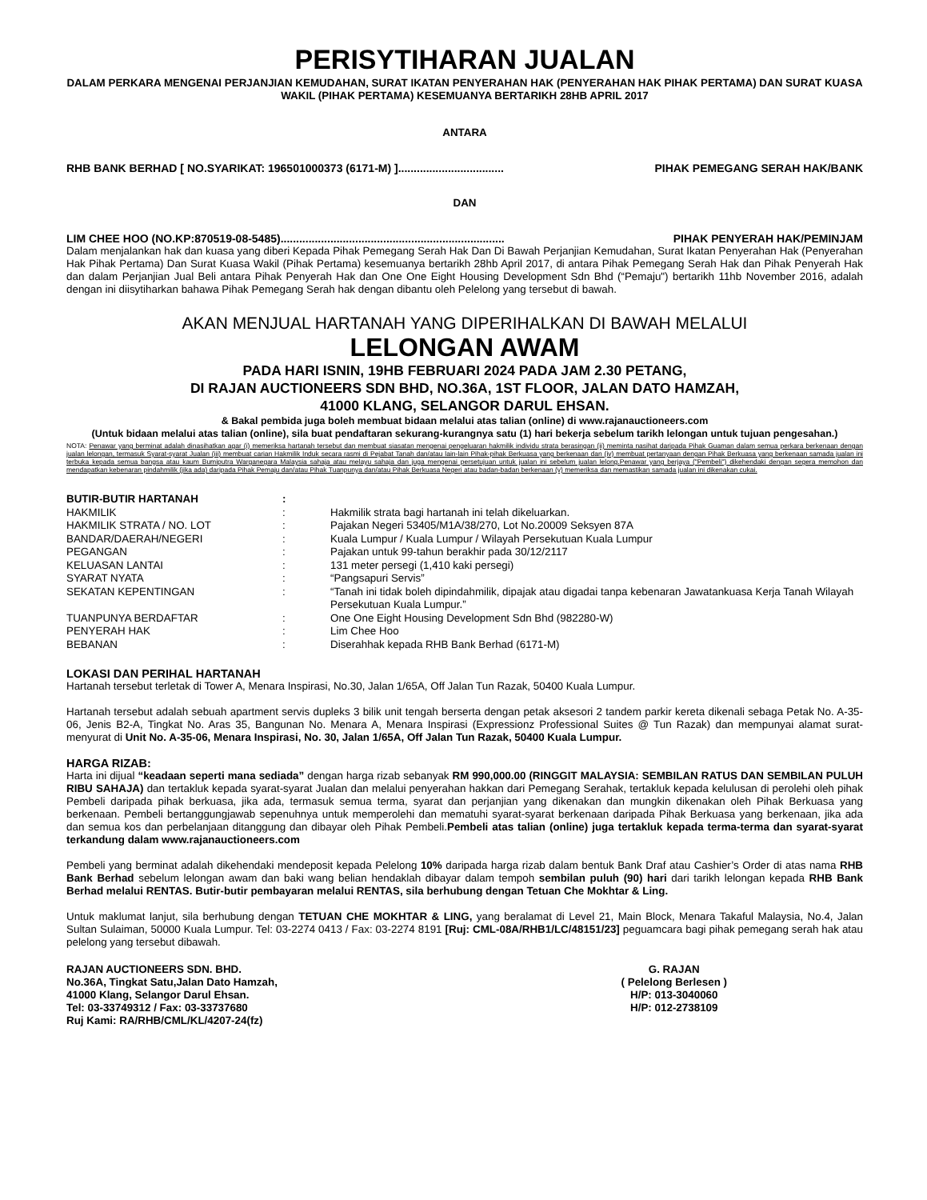PERISYTIHARAN JUALAN
DALAM PERKARA MENGENAI PERJANJIAN KEMUDAHAN, SURAT IKATAN PENYERAHAN HAK (PENYERAHAN HAK PIHAK PERTAMA) DAN SURAT KUASA WAKIL (PIHAK PERTAMA) KESEMUANYA BERTARIKH 28HB APRIL 2017
ANTARA
RHB BANK BERHAD [ NO.SYARIKAT: 196501000373 (6171-M) ].................................. PIHAK PEMEGANG SERAH HAK/BANK
DAN
LIM CHEE HOO (NO.KP:870519-08-5485)........................................................................ PIHAK PENYERAH HAK/PEMINJAM
Dalam menjalankan hak dan kuasa yang diberi Kepada Pihak Pemegang Serah Hak Dan Di Bawah Perjanjian Kemudahan, Surat Ikatan Penyerahan Hak (Penyerahan Hak Pihak Pertama) Dan Surat Kuasa Wakil (Pihak Pertama) kesemuanya bertarikh 28hb April 2017, di antara Pihak Pemegang Serah Hak dan Pihak Penyerah Hak dan dalam Perjanjian Jual Beli antara Pihak Penyerah Hak dan One One Eight Housing Development Sdn Bhd (“Pemaju") bertarikh 11hb November 2016, adalah dengan ini diisytiharkan bahawa Pihak Pemegang Serah hak dengan dibantu oleh Pelelong yang tersebut di bawah.
AKAN MENJUAL HARTANAH YANG DIPERIHALKAN DI BAWAH MELALUI
LELONGAN AWAM
PADA HARI ISNIN, 19HB FEBRUARI 2024 PADA JAM 2.30 PETANG,
DI RAJAN AUCTIONEERS SDN BHD, NO.36A, 1ST FLOOR, JALAN DATO HAMZAH,
41000 KLANG, SELANGOR DARUL EHSAN.
& Bakal pembida juga boleh membuat bidaan melalui atas talian (online) di www.rajanauctioneers.com
(Untuk bidaan melalui atas talian (online), sila buat pendaftaran sekurang-kurangnya satu (1) hari bekerja sebelum tarikh lelongan untuk tujuan pengesahan.)
NOTA: Penawar yang berminat adalah dinasihatkan agar (i) memeriksa hartanah tersebut dan membuat siasatan mengenai pengeluaran hakmilik individu strata berasingan (ii) meminta nasihat daripada Pihak Guaman dalam semua perkara berkenaan dengan jualan lelongan, termasuk Syarat-syarat Jualan (iii) membuat carian Hakmilik Induk secara rasmi di Pejabat Tanah dan/atau lain-lain Pihak-pihak Berkuasa yang berkenaan dan (iv) membuat pertanyaan dengan Pihak Berkuasa yang berkenaan samada jualan ini terbuka kepada semua bangsa atau kaum Bumiputra Warganegara Malaysia sahaja atau melayu sahaja dan juga mengenai persetujuan untuk jualan ini sebelum jualan lelong.Penawar yang berjaya ("Pembeli") dikehendaki dengan segera memohon dan mendapatkan kebenaran pindahmilik (jika ada) daripada Pihak Pemaju dan/atau Pihak Tuanpunya dan/atau Pihak Berkuasa Negeri atau badan-badan berkenaan (v) memeriksa dan memastikan samada jualan ini dikenakan cukai.
| BUTIR-BUTIR HARTANAH | : | |
| HAKMILIK | : | Hakmilik strata bagi hartanah ini telah dikeluarkan. |
| HAKMILIK STRATA / NO. LOT | : | Pajakan Negeri 53405/M1A/38/270, Lot No.20009 Seksyen 87A |
| BANDAR/DAERAH/NEGERI | : | Kuala Lumpur / Kuala Lumpur / Wilayah Persekutuan Kuala Lumpur |
| PEGANGAN | : | Pajakan untuk 99-tahun berakhir pada 30/12/2117 |
| KELUASAN LANTAI | : | 131 meter persegi (1,410 kaki persegi) |
| SYARAT NYATA | : | “Pangsapuri Servis” |
| SEKATAN KEPENTINGAN | : | “Tanah ini tidak boleh dipindahmilik, dipajak atau digadai tanpa kebenaran Jawatankuasa Kerja Tanah Wilayah Persekutuan Kuala Lumpur.” |
| TUANPUNYA BERDAFTAR | : | One One Eight Housing Development Sdn Bhd (982280-W) |
| PENYERAH HAK | : | Lim Chee Hoo |
| BEBANAN | : | Diserahhak kepada RHB Bank Berhad (6171-M) |
LOKASI DAN PERIHAL HARTANAH
Hartanah tersebut terletak di Tower A, Menara Inspirasi, No.30, Jalan 1/65A, Off Jalan Tun Razak, 50400 Kuala Lumpur.
Hartanah tersebut adalah sebuah apartment servis dupleks 3 bilik unit tengah berserta dengan petak aksesori 2 tandem parkir kereta dikenali sebaga Petak No. A-35-06, Jenis B2-A, Tingkat No. Aras 35, Bangunan No. Menara A, Menara Inspirasi (Expressionz Professional Suites @ Tun Razak) dan mempunyai alamat surat-menyurat di Unit No. A-35-06, Menara Inspirasi, No. 30, Jalan 1/65A, Off Jalan Tun Razak, 50400 Kuala Lumpur.
HARGA RIZAB:
Harta ini dijual “keadaan seperti mana sediada” dengan harga rizab sebanyak RM 990,000.00 (RINGGIT MALAYSIA: SEMBILAN RATUS DAN SEMBILAN PULUH RIBU SAHAJA) dan tertakluk kepada syarat-syarat Jualan dan melalui penyerahan hakkan dari Pemegang Serahak, tertakluk kepada kelulusan di perolehi oleh pihak Pembeli daripada pihak berkuasa, jika ada, termasuk semua terma, syarat dan perjanjian yang dikenakan dan mungkin dikenakan oleh Pihak Berkuasa yang berkenaan. Pembeli bertanggungjawab sepenuhnya untuk memperolehi dan mematuhi syarat-syarat berkenaan daripada Pihak Berkuasa yang berkenaan, jika ada dan semua kos dan perbelanjaan ditanggung dan dibayar oleh Pihak Pembeli.Pembeli atas talian (online) juga tertakluk kepada terma-terma dan syarat-syarat terkandung dalam www.rajanauctioneers.com
Pembeli yang berminat adalah dikehendaki mendeposit kepada Pelelong 10% daripada harga rizab dalam bentuk Bank Draf atau Cashier’s Order di atas nama RHB Bank Berhad sebelum lelongan awam dan baki wang belian hendaklah dibayar dalam tempoh sembilan puluh (90) hari dari tarikh lelongan kepada RHB Bank Berhad melalui RENTAS. Butir-butir pembayaran melalui RENTAS, sila berhubung dengan Tetuan Che Mokhtar & Ling.
Untuk maklumat lanjut, sila berhubung dengan TETUAN CHE MOKHTAR & LING, yang beralamat di Level 21, Main Block, Menara Takaful Malaysia, No.4, Jalan Sultan Sulaiman, 50000 Kuala Lumpur. Tel: 03-2274 0413 / Fax: 03-2274 8191 [Ruj: CML-08A/RHB1/LC/48151/23] peguamcara bagi pihak pemegang serah hak atau pelelong yang tersebut dibawah.
RAJAN AUCTIONEERS SDN. BHD.
No.36A, Tingkat Satu,Jalan Dato Hamzah,
41000 Klang, Selangor Darul Ehsan.
Tel: 03-33749312 / Fax: 03-33737680
Ruj Kami: RA/RHB/CML/KL/4207-24(fz)
G. RAJAN
( Pelelong Berlesen )
H/P: 013-3040060
H/P: 012-2738109